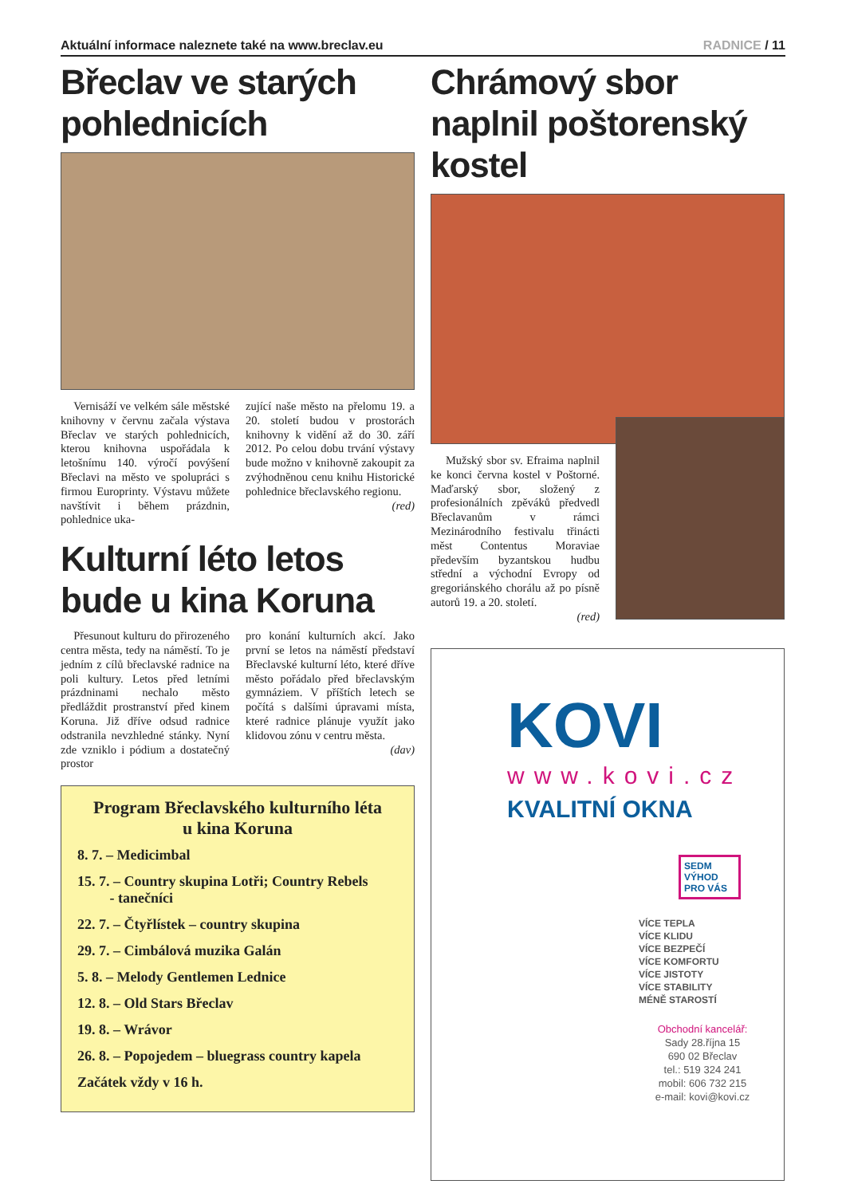Aktuální informace naleznete také na www.breclav.eu
RADNICE / 11
Břeclav ve starých pohlednicích
Vernisáží ve velkém sále městské knihovny v červnu začala výstava Břeclav ve starých pohlednicích, kterou knihovna uspořádala k letošnímu 140. výročí povýšení Břeclavi na město ve spolupráci s firmou Europrinty. Výstavu můžete navštívit i během prázdnin, pohlednice uka-
zující naše město na přelomu 19. a 20. století budou v prostorách knihovny k vidění až do 30. září 2012. Po celou dobu trvání výstavy bude možno v knihovně zakoupit za zvýhodněnou cenu knihu Historické pohlednice břeclavského regionu.
(red)
Kulturní léto letos bude u kina Koruna
Přesunout kulturu do přirozeného centra města, tedy na náměstí. To je jedním z cílů břeclavské radnice na poli kultury. Letos před letními prázdninami nechalo město předláždit prostranství před kinem Koruna. Již dříve odsud radnice odstranila nevzhledné stánky. Nyní zde vzniklo i pódium a dostatečný prostor
pro konání kulturních akcí. Jako první se letos na náměstí představí Břeclavské kulturní léto, které dříve město pořádalo před břeclavským gymnáziem. V příštích letech se počítá s dalšími úpravami místa, které radnice plánuje využít jako klidovou zónu v centru města.
(dav)
Program Břeclavského kulturního léta
u kina Koruna
8. 7. – Medicimbal
15. 7. – Country skupina Lotři; Country Rebels
- tanečníci
22. 7. – Čtyřlístek – country skupina
29. 7. – Cimbálová muzika Galán
5. 8. – Melody Gentlemen Lednice
12. 8. – Old Stars Břeclav
19. 8. – Wrávor
26. 8. – Popojedem – bluegrass country kapela
Začátek vždy v 16 h.
Chrámový sbor naplnil poštorenský kostel
Mužský sbor sv. Efraima naplnil ke konci června kostel v Poštorné. Maďarský sbor, složený z profesionálních zpěváků předvedl Břeclavanům v rámci Mezinárodního festivalu třinácti měst Contentus Moraviae především byzantskou hudbu střední a východní Evropy od gregoriánského chorálu až po písně autorů 19. a 20. století.
(red)
KOVI
www.kovi.cz
KVALITNÍ OKNA
SEDM VÝHOD PRO VÁS
VÍCE TEPLA
VÍCE KLIDU
VÍCE BEZPEČÍ
VÍCE KOMFORTU
VÍCE JISTOTY
VÍCE STABILITY
MÉNĚ STAROSTÍ
Obchodní kancelář:
Sady 28.října 15
690 02 Břeclav
tel.: 519 324 241
mobil: 606 732 215
e-mail: kovi@kovi.cz